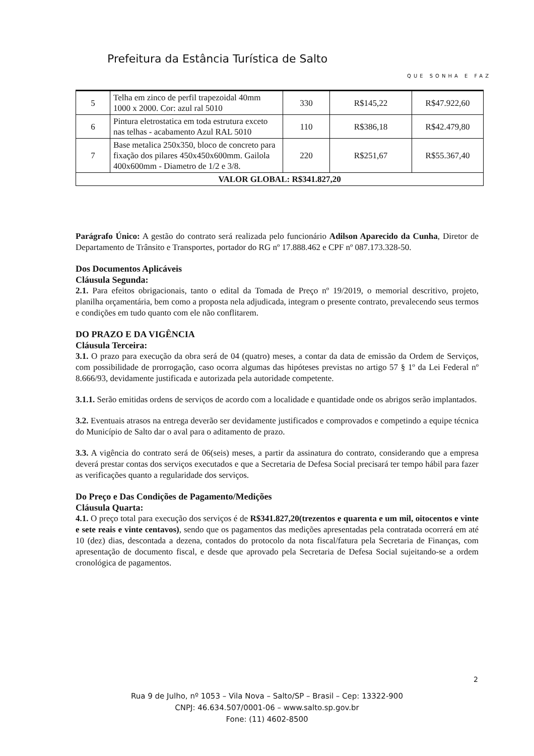Prefeitura da Estância Turística de Salto
QUE SONHA E FAZ
| 5 | Telha em zinco de perfil trapezoidal 40mm 1000 x 2000. Cor: azul ral 5010 | 330 | R$145,22 | R$47.922,60 |
| 6 | Pintura eletrostatica em toda estrutura exceto nas telhas - acabamento Azul RAL 5010 | 110 | R$386,18 | R$42.479,80 |
| 7 | Base metalica 250x350, bloco de concreto para fixação dos pilares 450x450x600mm. Gailola 400x600mm - Diametro de 1/2 e 3/8. | 220 | R$251,67 | R$55.367,40 |
| VALOR GLOBAL: R$341.827,20 | | | | |
Parágrafo Único: A gestão do contrato será realizada pelo funcionário Adilson Aparecido da Cunha, Diretor de Departamento de Trânsito e Transportes, portador do RG nº 17.888.462 e CPF nº 087.173.328-50.
Dos Documentos Aplicáveis
Cláusula Segunda:
2.1. Para efeitos obrigacionais, tanto o edital da Tomada de Preço nº 19/2019, o memorial descritivo, projeto, planilha orçamentária, bem como a proposta nela adjudicada, integram o presente contrato, prevalecendo seus termos e condições em tudo quanto com ele não conflitarem.
DO PRAZO E DA VIGÊNCIA
Cláusula Terceira:
3.1. O prazo para execução da obra será de 04 (quatro) meses, a contar da data de emissão da Ordem de Serviços, com possibilidade de prorrogação, caso ocorra algumas das hipóteses previstas no artigo 57 § 1º da Lei Federal nº 8.666/93, devidamente justificada e autorizada pela autoridade competente.
3.1.1. Serão emitidas ordens de serviços de acordo com a localidade e quantidade onde os abrigos serão implantados.
3.2. Eventuais atrasos na entrega deverão ser devidamente justificados e comprovados e competindo a equipe técnica do Município de Salto dar o aval para o aditamento de prazo.
3.3. A vigência do contrato será de 06(seis) meses, a partir da assinatura do contrato, considerando que a empresa deverá prestar contas dos serviços executados e que a Secretaria de Defesa Social precisará ter tempo hábil para fazer as verificações quanto a regularidade dos serviços.
Do Preço e Das Condições de Pagamento/Medições
Cláusula Quarta:
4.1. O preço total para execução dos serviços é de R$341.827,20(trezentos e quarenta e um mil, oitocentos e vinte e sete reais e vinte centavos), sendo que os pagamentos das medições apresentadas pela contratada ocorrerá em até 10 (dez) dias, descontada a dezena, contados do protocolo da nota fiscal/fatura pela Secretaria de Finanças, com apresentação de documento fiscal, e desde que aprovado pela Secretaria de Defesa Social sujeitando-se a ordem cronológica de pagamentos.
2
Rua 9 de Julho, nº 1053 – Vila Nova – Salto/SP – Brasil – Cep: 13322-900
CNPJ: 46.634.507/0001-06 – www.salto.sp.gov.br
Fone: (11) 4602-8500